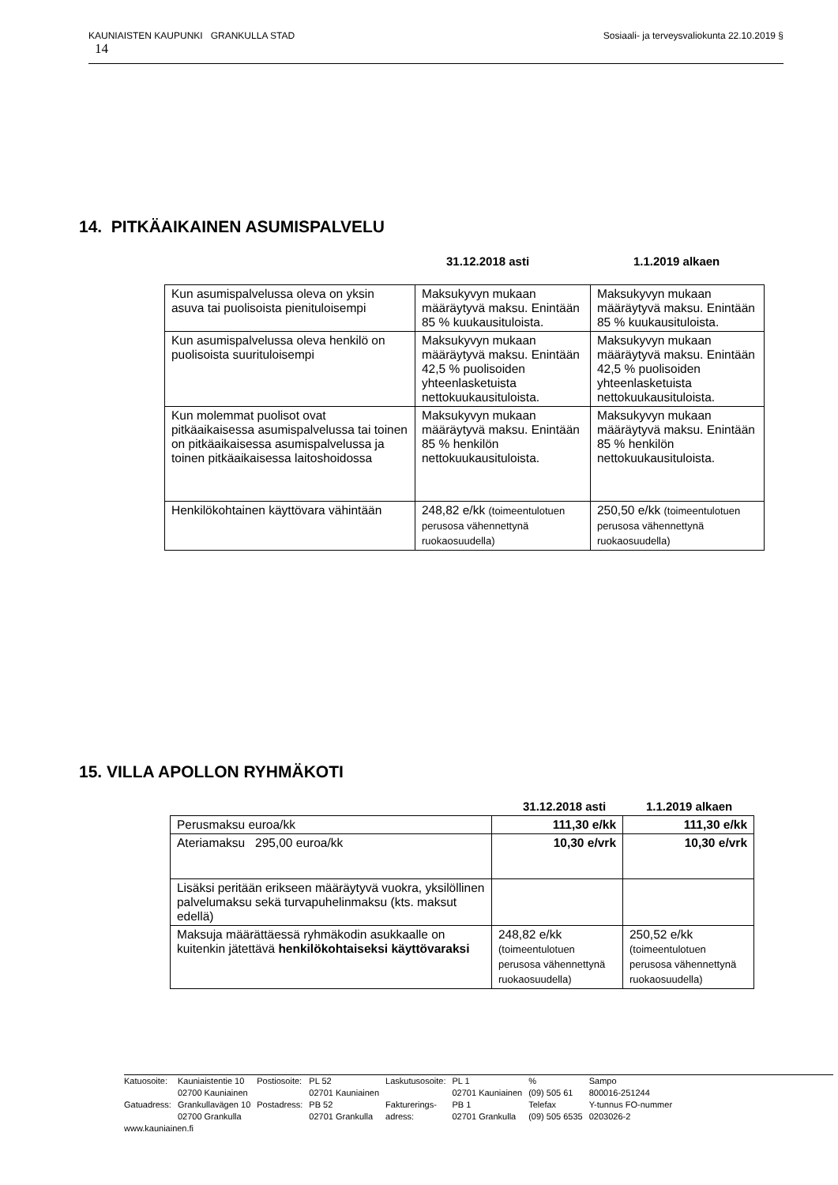Sosiaali- ja terveysvaliokunta 22.10.2019 § KAUNIAISTEN KAUPUNKI GRANKULLA STAD
14
14. PITKÄAIKAINEN ASUMISPALVELU
31.12.2018 asti 1.1.2019 alkaen
| Kun asumispalvelussa oleva on yksin asuva tai puolisoista pienituloisempi | Maksukyvyn mukaan määräytyvä maksu. Enintään 85 % kuukausituloista. | Maksukyvyn mukaan määräytyvä maksu. Enintään 85 % kuukausituloista. |
| Kun asumispalvelussa oleva henkilö on puolisoista suurituloisempi | Maksukyvyn mukaan määräytyvä maksu. Enintään 42,5 % puolisoiden yhteenlasketuista nettokuukausituloista. | Maksukyvyn mukaan määräytyvä maksu. Enintään 42,5 % puolisoiden yhteenlasketuista nettokuukausituloista. |
| Kun molemmat puolisot ovat pitkäaikaisessa asumispalvelussa tai toinen on pitkäaikaisessa asumispalvelussa ja toinen pitkäaikaisessa laitoshoidossa | Maksukyvyn mukaan määräytyvä maksu. Enintään 85 % henkilön nettokuukausituloista. | Maksukyvyn mukaan määräytyvä maksu. Enintään 85 % henkilön nettokuukausituloista. |
| Henkilökohtainen käyttövara vähintään | 248,82 e/kk (toimeentulotuen perusosa vähennettynä ruokaosuudella) | 250,50 e/kk (toimeentulotuen perusosa vähennettynä ruokaosuudella) |
15. VILLA APOLLON RYHMÄKOTI
31.12.2018 asti 1.1.2019 alkaen
| Perusmaksu euroa/kk | 111,30 e/kk | 111,30 e/kk |
| Ateriamaksu 295,00 euroa/kk | 10,30 e/vrk | 10,30 e/vrk |
| Lisäksi peritään erikseen määräytyvä vuokra, yksilöllinen palvelumaksu sekä turvapuhelinmaksu (kts. maksut edellä) | | |
| Maksuja määrättäessä ryhmäkodin asukkaalle on kuitenkin jätettävä henkilökohtaiseksi käyttövaraksi | 248,82 e/kk (toimeentulotuen perusosa vähennettynä ruokaosuudella) | 250,52 e/kk (toimeentulotuen perusosa vähennettynä ruokaosuudella) |
| Katuosoite: | Kauniaistentie 10 02700 Kauniainen | Postiosoite: | PL 52 02701 Kauniainen | Laskutusosoite: | PL 1 02701 Kauniainen | % (09) 505 61 | Sampo 800016-251244 |
| Gatuadress: | Grankullavägen 10 02700 Grankulla | Postadress: | PB 52 02701 Grankulla | Fakturerings- adress: | PB 1 02701 Grankulla | Telefax (09) 505 6535 | Y-tunnus FO-nummer 0203026-2 |
| www.kauniainen.fi | | | | | | | |